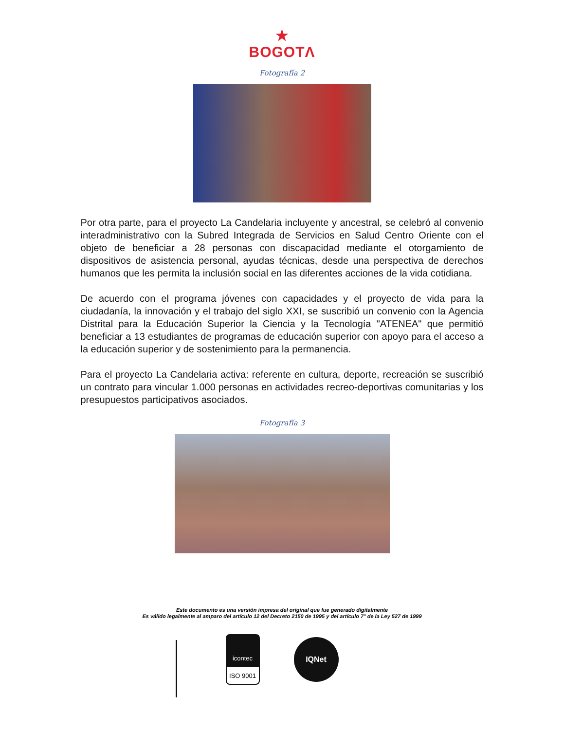★
BOGOTΛ
Fotografía 2
Por otra parte, para el proyecto La Candelaria incluyente y ancestral, se celebró al convenio interadministrativo con la Subred Integrada de Servicios en Salud Centro Oriente con el objeto de beneficiar a 28 personas con discapacidad mediante el otorgamiento de dispositivos de asistencia personal, ayudas técnicas, desde una perspectiva de derechos humanos que les permita la inclusión social en las diferentes acciones de la vida cotidiana.
De acuerdo con el programa jóvenes con capacidades y el proyecto de vida para la ciudadanía, la innovación y el trabajo del siglo XXI, se suscribió un convenio con la Agencia Distrital para la Educación Superior la Ciencia y la Tecnología "ATENEA" que permitió beneficiar a 13 estudiantes de programas de educación superior con apoyo para el acceso a la educación superior y de sostenimiento para la permanencia.
Para el proyecto La Candelaria activa: referente en cultura, deporte, recreación se suscribió un contrato para vincular 1.000 personas en actividades recreo-deportivas comunitarias y los presupuestos participativos asociados.
Fotografía 3
Este documento es una versión impresa del original que fue generado digitalmente
Es válido legalmente al amparo del artículo 12 del Decreto 2150 de 1995 y del artículo 7° de la Ley 527 de 1999
icontec
ISO 9001
IQNet